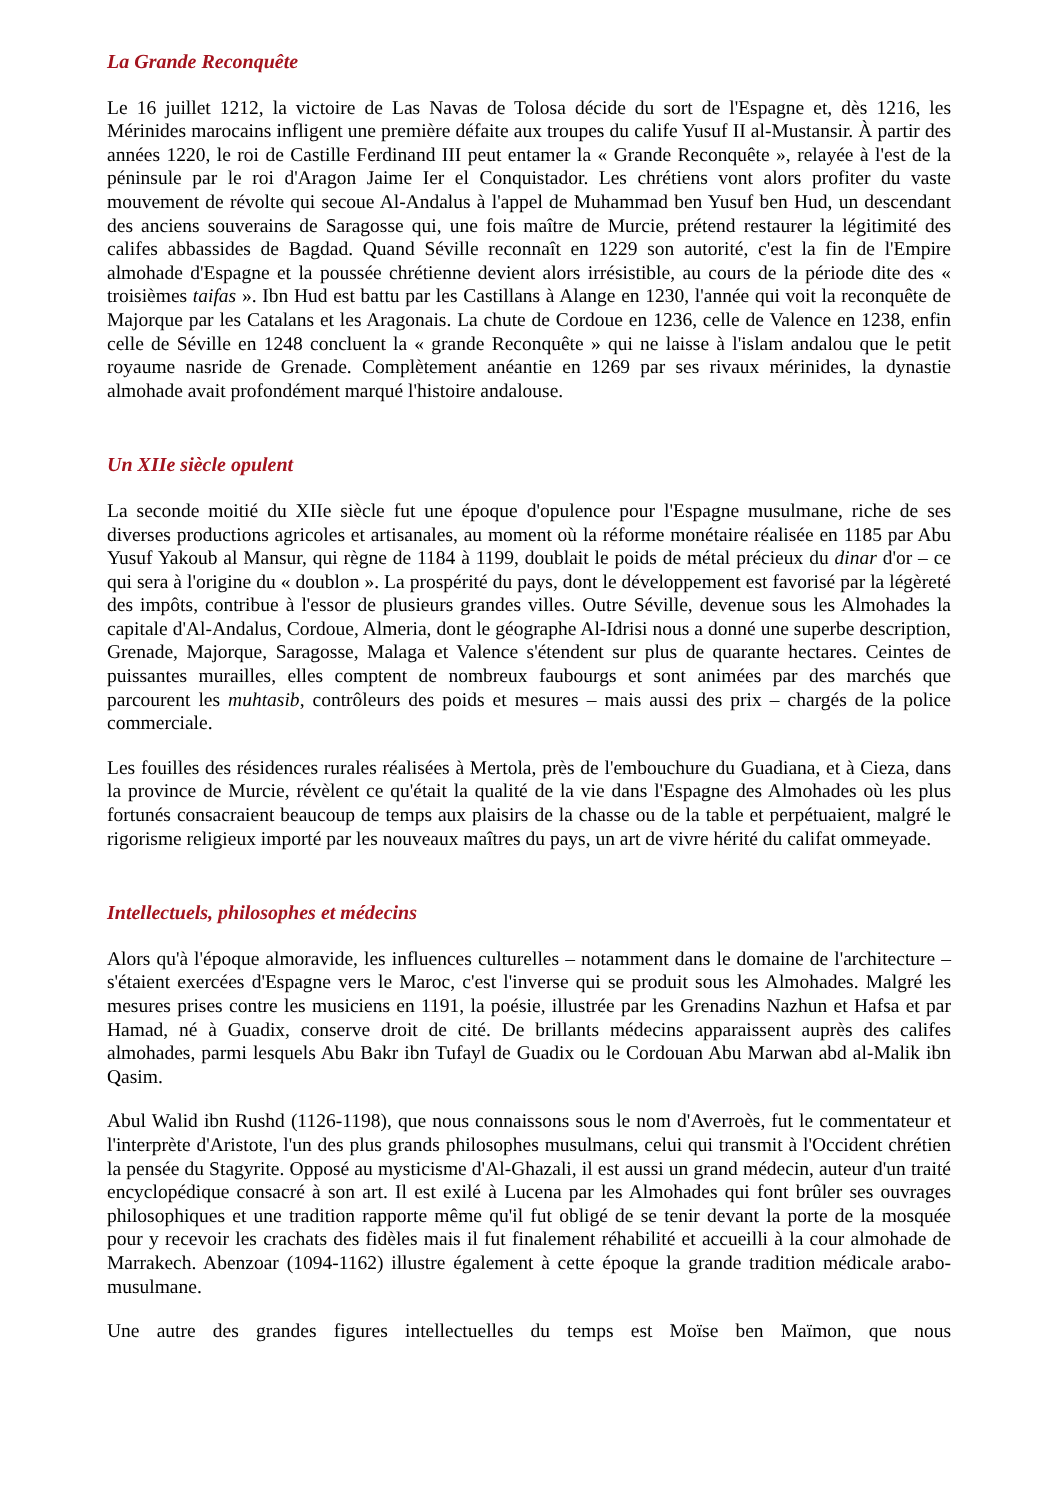La Grande Reconquête
Le 16 juillet 1212, la victoire de Las Navas de Tolosa décide du sort de l'Espagne et, dès 1216, les Mérinides marocains infligent une première défaite aux troupes du calife Yusuf II al-Mustansir. À partir des années 1220, le roi de Castille Ferdinand III peut entamer la « Grande Reconquête », relayée à l'est de la péninsule par le roi d'Aragon Jaime Ier el Conquistador. Les chrétiens vont alors profiter du vaste mouvement de révolte qui secoue Al-Andalus à l'appel de Muhammad ben Yusuf ben Hud, un descendant des anciens souverains de Saragosse qui, une fois maître de Murcie, prétend restaurer la légitimité des califes abbassides de Bagdad. Quand Séville reconnaît en 1229 son autorité, c'est la fin de l'Empire almohade d'Espagne et la poussée chrétienne devient alors irrésistible, au cours de la période dite des « troisièmes taifas ». Ibn Hud est battu par les Castillans à Alange en 1230, l'année qui voit la reconquête de Majorque par les Catalans et les Aragonais. La chute de Cordoue en 1236, celle de Valence en 1238, enfin celle de Séville en 1248 concluent la « grande Reconquête » qui ne laisse à l'islam andalou que le petit royaume nasride de Grenade. Complètement anéantie en 1269 par ses rivaux mérinides, la dynastie almohade avait profondément marqué l'histoire andalouse.
Un XIIe siècle opulent
La seconde moitié du XIIe siècle fut une époque d'opulence pour l'Espagne musulmane, riche de ses diverses productions agricoles et artisanales, au moment où la réforme monétaire réalisée en 1185 par Abu Yusuf Yakoub al Mansur, qui règne de 1184 à 1199, doublait le poids de métal précieux du dinar d'or – ce qui sera à l'origine du « doublon ». La prospérité du pays, dont le développement est favorisé par la légèreté des impôts, contribue à l'essor de plusieurs grandes villes. Outre Séville, devenue sous les Almohades la capitale d'Al-Andalus, Cordoue, Almeria, dont le géographe Al-Idrisi nous a donné une superbe description, Grenade, Majorque, Saragosse, Malaga et Valence s'étendent sur plus de quarante hectares. Ceintes de puissantes murailles, elles comptent de nombreux faubourgs et sont animées par des marchés que parcourent les muhtasib, contrôleurs des poids et mesures – mais aussi des prix – chargés de la police commerciale.
Les fouilles des résidences rurales réalisées à Mertola, près de l'embouchure du Guadiana, et à Cieza, dans la province de Murcie, révèlent ce qu'était la qualité de la vie dans l'Espagne des Almohades où les plus fortunés consacraient beaucoup de temps aux plaisirs de la chasse ou de la table et perpétuaient, malgré le rigorisme religieux importé par les nouveaux maîtres du pays, un art de vivre hérité du califat ommeyade.
Intellectuels, philosophes et médecins
Alors qu'à l'époque almoravide, les influences culturelles – notamment dans le domaine de l'architecture – s'étaient exercées d'Espagne vers le Maroc, c'est l'inverse qui se produit sous les Almohades. Malgré les mesures prises contre les musiciens en 1191, la poésie, illustrée par les Grenadins Nazhun et Hafsa et par Hamad, né à Guadix, conserve droit de cité. De brillants médecins apparaissent auprès des califes almohades, parmi lesquels Abu Bakr ibn Tufayl de Guadix ou le Cordouan Abu Marwan abd al-Malik ibn Qasim.
Abul Walid ibn Rushd (1126-1198), que nous connaissons sous le nom d'Averroès, fut le commentateur et l'interprète d'Aristote, l'un des plus grands philosophes musulmans, celui qui transmit à l'Occident chrétien la pensée du Stagyrite. Opposé au mysticisme d'Al-Ghazali, il est aussi un grand médecin, auteur d'un traité encyclopédique consacré à son art. Il est exilé à Lucena par les Almohades qui font brûler ses ouvrages philosophiques et une tradition rapporte même qu'il fut obligé de se tenir devant la porte de la mosquée pour y recevoir les crachats des fidèles mais il fut finalement réhabilité et accueilli à la cour almohade de Marrakech. Abenzoar (1094-1162) illustre également à cette époque la grande tradition médicale arabo-musulmane.
Une autre des grandes figures intellectuelles du temps est Moïse ben Maïmon, que nous